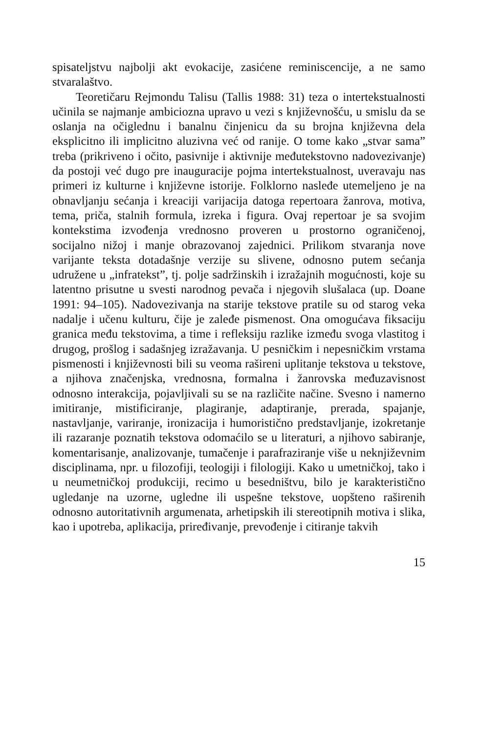spisateljstvu najbolji akt evokacije, zasićene reminiscencije, a ne samo stvaralaštvo.
Teoretičaru Rejmondu Talisu (Tallis 1988: 31) teza o intertekstualnosti učinila se najmanje ambiciozna upravo u vezi s književnošću, u smislu da se oslanja na očiglednu i banalnu činjenicu da su brojna književna dela eksplicitno ili implicitno aluzivna već od ranije. O tome kako „stvar sama” treba (prikriveno i očito, pasivnije i aktivnije međutekstovno nadovezivanje) da postoji već dugo pre inauguracije pojma intertekstualnost, uveravaju nas primeri iz kulturne i književne istorije. Folklorno nasleđe utemeljeno je na obnavljanju sećanja i kreaciji varijacija datoga repertoara žanrova, motiva, tema, priča, stalnih formula, izreka i figura. Ovaj repertoar je sa svojim kontekstima izvođenja vrednosno proveren u prostorno ograničenoj, socijalno nižoj i manje obrazovanoj zajednici. Prilikom stvaranja nove varijante teksta dotadašnje verzije su slivene, odnosno putem sećanja udružene u „infratekst”, tj. polje sadržinskih i izražajnih mogućnosti, koje su latentno prisutne u svesti narodnog pevača i njegovih slušalaca (up. Doane 1991: 94–105). Nadovezivanja na starije tekstove pratile su od starog veka nadalje i učenu kulturu, čije je zaleđe pismenost. Ona omogućava fiksaciju granica među tekstovima, a time i refleksiju razlike između svoga vlastitog i drugog, prošlog i sadašnjeg izražavanja. U pesničkim i nepesničkim vrstama pismenosti i književnosti bili su veoma rašireni uplitanje tekstova u tekstove, a njihova značenjska, vrednosna, formalna i žanrovska međuzavisnost odnosno interakcija, pojavljivali su se na različite načine. Svesno i namerno imitiranje, mistificiranje, plagiranje, adaptiranje, prerada, spajanje, nastavljanje, variranje, ironizacija i humoristično predstavljanje, izokretanje ili razaranje poznatih tekstova odomaćilo se u literaturi, a njihovo sabiranje, komentarisanje, analizovanje, tumačenje i parafraziranje više u neknjiževnim disciplinama, npr. u filozofiji, teologiji i filologiji. Kako u umetničkoj, tako i u neumetničkoj produkciji, recimo u besedništvu, bilo je karakteristično ugledanje na uzorne, ugledne ili uspešne tekstove, uopšteno raširenih odnosno autoritativnih argumenata, arhetipskih ili stereotipnih motiva i slika, kao i upotreba, aplikacija, priređivanje, prevođenje i citiranje takvih
15